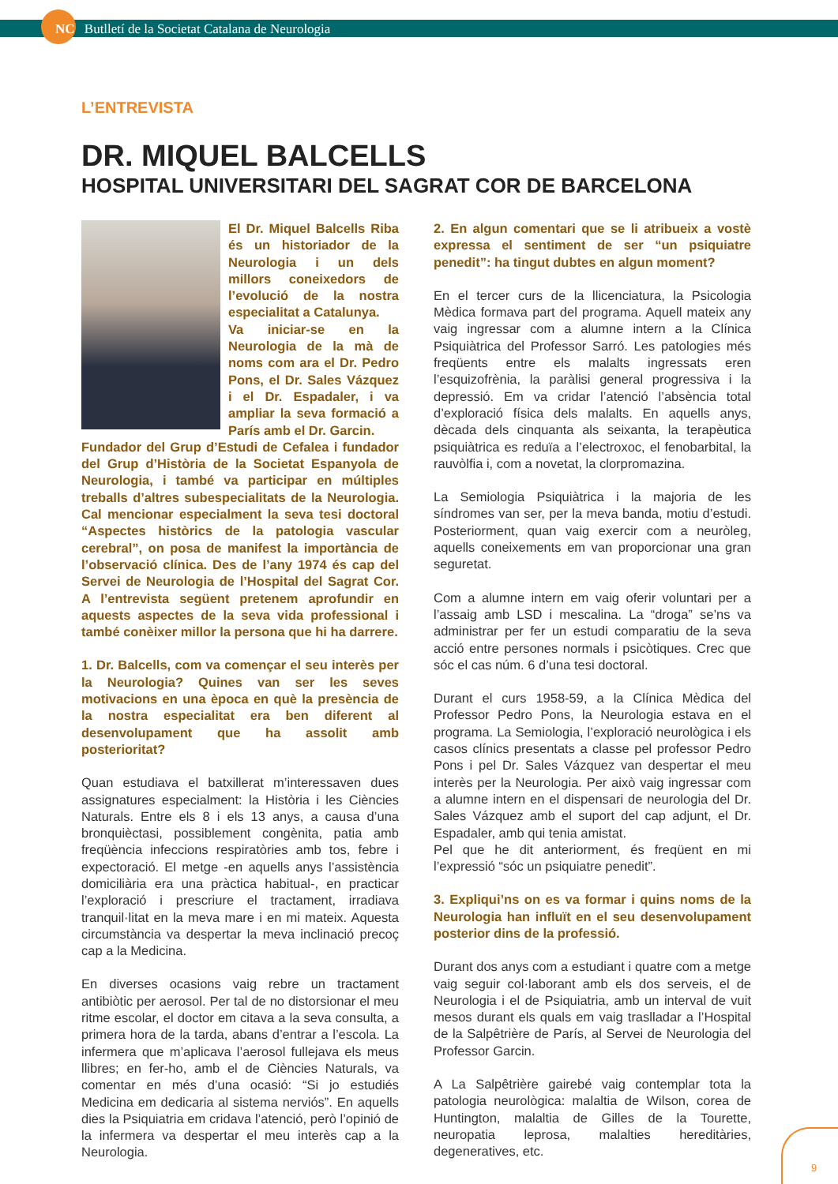NC Butlletí de la Societat Catalana de Neurologia
L’ENTREVISTA
DR. MIQUEL BALCELLS
HOSPITAL UNIVERSITARI DEL SAGRAT COR DE BARCELONA
El Dr. Miquel Balcells Riba és un historiador de la Neurologia i un dels millors coneixedors de l’evolució de la nostra especialitat a Catalunya.
Va iniciar-se en la Neurologia de la mà de noms com ara el Dr. Pedro Pons, el Dr. Sales Vázquez i el Dr. Espadaler, i va ampliar la seva formació a París amb el Dr. Garcin.
Fundador del Grup d’Estudi de Cefalea i fundador del Grup d’Història de la Societat Espanyola de Neurologia, i també va participar en múltiples treballs d’altres subespecialitats de la Neurologia. Cal mencionar especialment la seva tesi doctoral “Aspectes històrics de la patologia vascular cerebral”, on posa de manifest la importància de l’observació clínica. Des de l’any 1974 és cap del Servei de Neurologia de l’Hospital del Sagrat Cor. A l’entrevista següent pretenem aprofundir en aquests aspectes de la seva vida professional i també conèixer millor la persona que hi ha darrere.
1. Dr. Balcells, com va començar el seu interès per la Neurologia? Quines van ser les seves motivacions en una època en què la presència de la nostra especialitat era ben diferent al desenvolupament que ha assolit amb posterioritat?
Quan estudiava el batxillerat m’interessaven dues assignatures especialment: la Història i les Ciències Naturals. Entre els 8 i els 13 anys, a causa d’una bronquièctasi, possiblement congènita, patia amb freqüència infeccions respiratòries amb tos, febre i expectoració. El metge -en aquells anys l’assistència domiciliària era una pràctica habitual-, en practicar l’exploració i prescriure el tractament, irradiava tranquil·litat en la meva mare i en mi mateix. Aquesta circumstància va despertar la meva inclinació precoç cap a la Medicina.
En diverses ocasions vaig rebre un tractament antibiòtic per aerosol. Per tal de no distorsionar el meu ritme escolar, el doctor em citava a la seva consulta, a primera hora de la tarda, abans d’entrar a l’escola. La infermera que m’aplicava l’aerosol fullejava els meus llibres; en fer-ho, amb el de Ciències Naturals, va comentar en més d’una ocasió: “Si jo estudiés Medicina em dedicaria al sistema nerviós”. En aquells dies la Psiquiatria em cridava l’atenció, però l’opinió de la infermera va despertar el meu interès cap a la Neurologia.
2. En algun comentari que se li atribueix a vostè expressa el sentiment de ser “un psiquiatre penedit”: ha tingut dubtes en algun moment?
En el tercer curs de la llicenciatura, la Psicologia Mèdica formava part del programa. Aquell mateix any vaig ingressar com a alumne intern a la Clínica Psiquiàtrica del Professor Sarró. Les patologies més freqüents entre els malalts ingressats eren l’esquizofrènia, la paràlisi general progressiva i la depressió. Em va cridar l’atenció l’absència total d’exploració física dels malalts. En aquells anys, dècada dels cinquanta als seixanta, la terapèutica psiquiàtrica es reduïa a l’electroxoc, el fenobarbital, la rauvòlfia i, com a novetat, la clorpromazina.
La Semiologia Psiquiàtrica i la majoria de les síndromes van ser, per la meva banda, motiu d’estudi. Posteriorment, quan vaig exercir com a neuròleg, aquells coneixements em van proporcionar una gran seguretat.
Com a alumne intern em vaig oferir voluntari per a l’assaig amb LSD i mescalina. La “droga” se’ns va administrar per fer un estudi comparatiu de la seva acció entre persones normals i psicòtiques. Crec que sóc el cas núm. 6 d’una tesi doctoral.
Durant el curs 1958-59, a la Clínica Mèdica del Professor Pedro Pons, la Neurologia estava en el programa. La Semiologia, l’exploració neurològica i els casos clínics presentats a classe pel professor Pedro Pons i pel Dr. Sales Vázquez van despertar el meu interès per la Neurologia. Per això vaig ingressar com a alumne intern en el dispensari de neurologia del Dr. Sales Vázquez amb el suport del cap adjunt, el Dr. Espadaler, amb qui tenia amistat.
Pel que he dit anteriorment, és freqüent en mi l’expressió “sóc un psiquiatre penedit”.
3. Expliqui’ns on es va formar i quins noms de la Neurologia han influït en el seu desenvolupament posterior dins de la professió.
Durant dos anys com a estudiant i quatre com a metge vaig seguir col·laborant amb els dos serveis, el de Neurologia i el de Psiquiatria, amb un interval de vuit mesos durant els quals em vaig traslladar a l’Hospital de la Salpêtrière de París, al Servei de Neurologia del Professor Garcin.
A La Salpêtrière gairebé vaig contemplar tota la patologia neurològica: malaltia de Wilson, corea de Huntington, malaltia de Gilles de la Tourette, neuropatia leprosa, malalties hereditàries, degeneratives, etc.
9